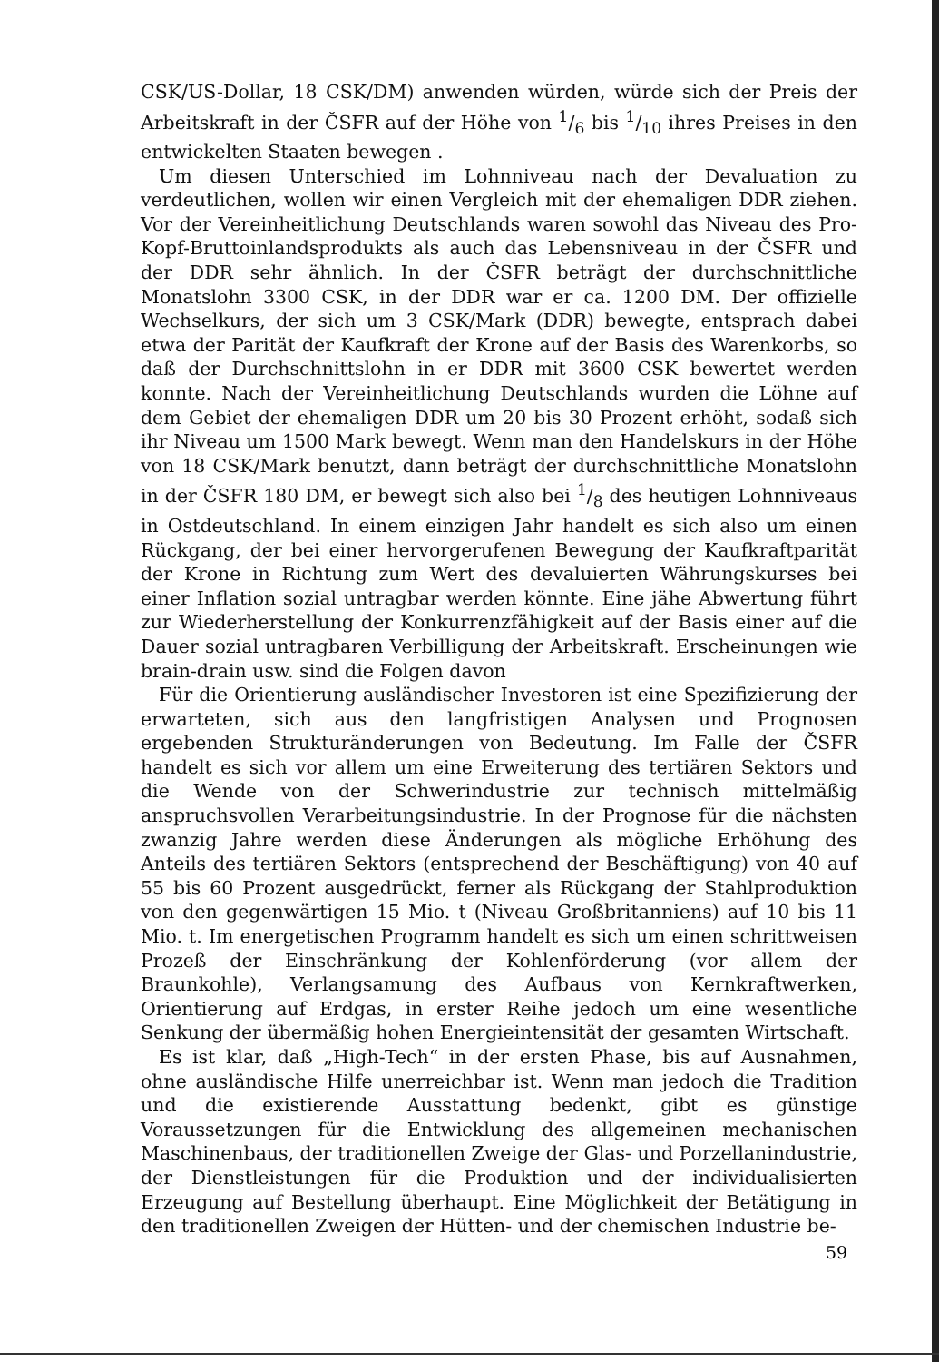CSK/US-Dollar, 18 CSK/DM) anwenden würden, würde sich der Preis der Arbeitskraft in der ČSFR auf der Höhe von 1/6 bis 1/10 ihres Preises in den entwickelten Staaten bewegen .
Um diesen Unterschied im Lohnniveau nach der Devaluation zu verdeutlichen, wollen wir einen Vergleich mit der ehemaligen DDR ziehen. Vor der Vereinheitlichung Deutschlands waren sowohl das Niveau des Pro-Kopf-Bruttoinlandsprodukts als auch das Lebensniveau in der ČSFR und der DDR sehr ähnlich. In der ČSFR beträgt der durchschnittliche Monatslohn 3300 CSK, in der DDR war er ca. 1200 DM. Der offizielle Wechselkurs, der sich um 3 CSK/Mark (DDR) bewegte, entsprach dabei etwa der Parität der Kaufkraft der Krone auf der Basis des Warenkorbs, so daß der Durchschnittslohn in er DDR mit 3600 CSK bewertet werden konnte. Nach der Vereinheitlichung Deutschlands wurden die Löhne auf dem Gebiet der ehemaligen DDR um 20 bis 30 Prozent erhöht, sodaß sich ihr Niveau um 1500 Mark bewegt. Wenn man den Handelskurs in der Höhe von 18 CSK/Mark benutzt, dann beträgt der durchschnittliche Monatslohn in der ČSFR 180 DM, er bewegt sich also bei 1/8 des heutigen Lohnniveaus in Ostdeutschland. In einem einzigen Jahr handelt es sich also um einen Rückgang, der bei einer hervorgerufenen Bewegung der Kaufkraftparität der Krone in Richtung zum Wert des devaluierten Währungskurses bei einer Inflation sozial untragbar werden könnte. Eine jähe Abwertung führt zur Wiederherstellung der Konkurrenzfähigkeit auf der Basis einer auf die Dauer sozial untragbaren Verbilligung der Arbeitskraft. Erscheinungen wie brain-drain usw. sind die Folgen davon
Für die Orientierung ausländischer Investoren ist eine Spezifizierung der erwarteten, sich aus den langfristigen Analysen und Prognosen ergebenden Strukturänderungen von Bedeutung. Im Falle der ČSFR handelt es sich vor allem um eine Erweiterung des tertiären Sektors und die Wende von der Schwerindustrie zur technisch mittelmäßig anspruchsvollen Verarbeitungsindustrie. In der Prognose für die nächsten zwanzig Jahre werden diese Änderungen als mögliche Erhöhung des Anteils des tertiären Sektors (entsprechend der Beschäftigung) von 40 auf 55 bis 60 Prozent ausgedrückt, ferner als Rückgang der Stahlproduktion von den gegenwärtigen 15 Mio. t (Niveau Großbritanniens) auf 10 bis 11 Mio. t. Im energetischen Programm handelt es sich um einen schrittweisen Prozeß der Einschränkung der Kohlenförderung (vor allem der Braunkohle), Verlangsamung des Aufbaus von Kernkraftwerken, Orientierung auf Erdgas, in erster Reihe jedoch um eine wesentliche Senkung der übermäßig hohen Energieintensität der gesamten Wirtschaft.
Es ist klar, daß „High-Tech“ in der ersten Phase, bis auf Ausnahmen, ohne ausländische Hilfe unerreichbar ist. Wenn man jedoch die Tradition und die existierende Ausstattung bedenkt, gibt es günstige Voraussetzungen für die Entwicklung des allgemeinen mechanischen Maschinenbaus, der traditionellen Zweige der Glas- und Porzellanindustrie, der Dienstleistungen für die Produktion und der individualisierten Erzeugung auf Bestellung überhaupt. Eine Möglichkeit der Betätigung in den traditionellen Zweigen der Hütten- und der chemischen Industrie be-
59